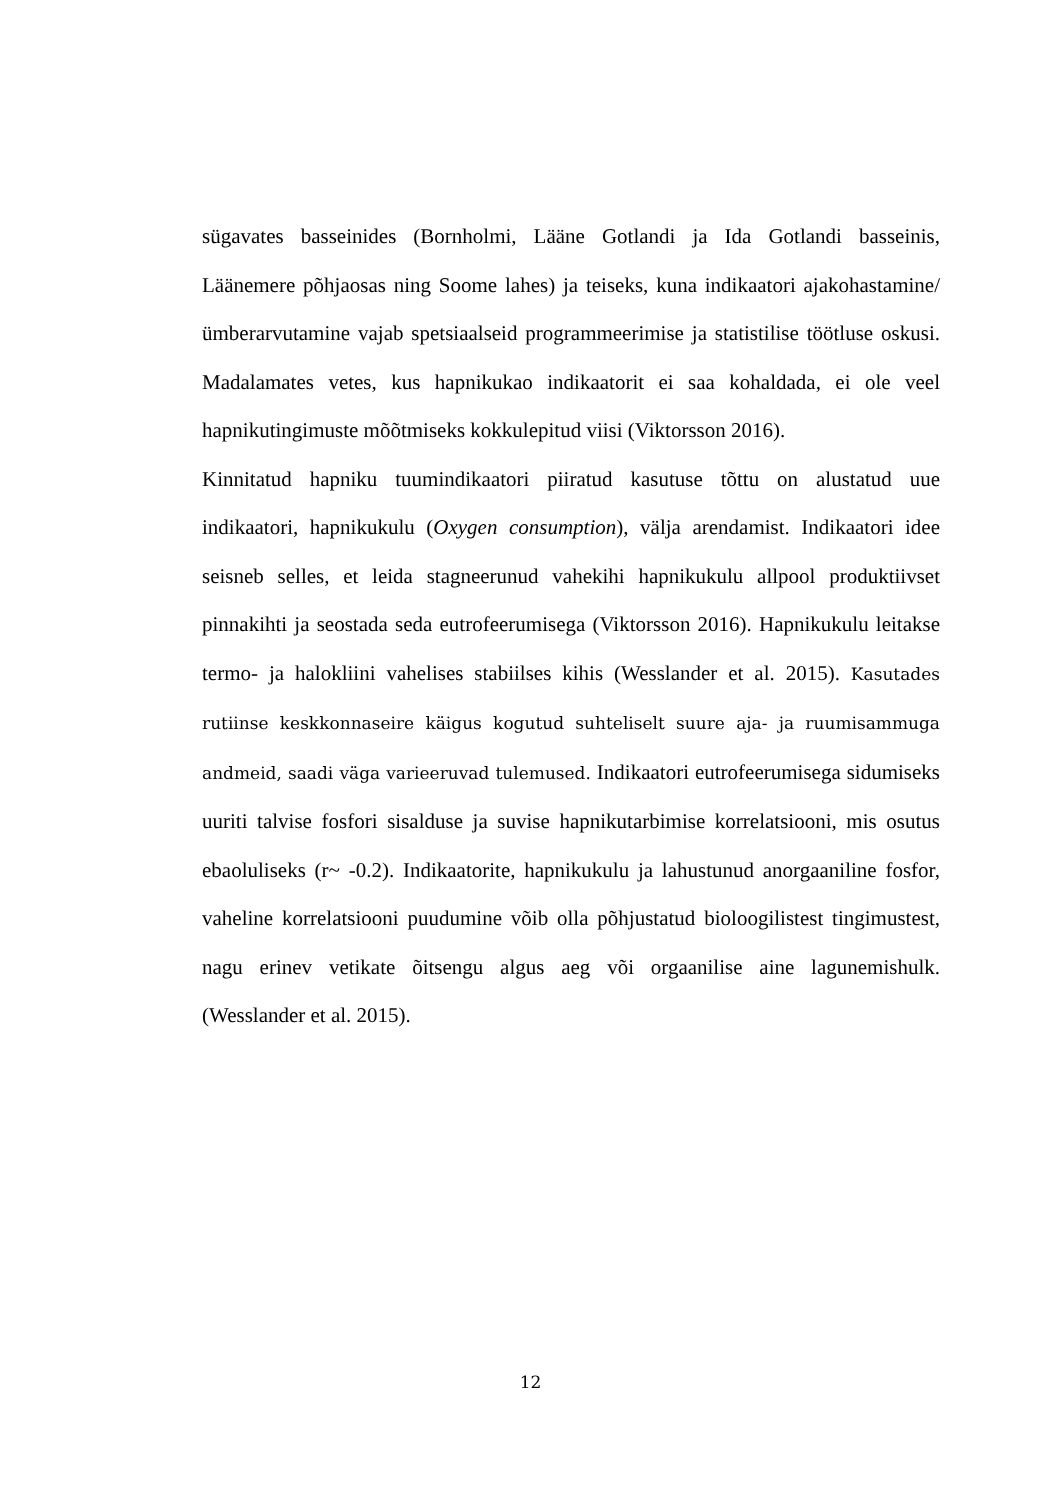sügavates basseinides (Bornholmi, Lääne Gotlandi ja Ida Gotlandi basseinis, Läänemere põhjaosas ning Soome lahes) ja teiseks, kuna indikaatori ajakohastamine/ümberarvutamine vajab spetsiaalseid programmeerimise ja statistilise töötluse oskusi. Madalamates vetes, kus hapnikukao indikaatorit ei saa kohaldada, ei ole veel hapnikutingimuste mõõtmiseks kokkulepitud viisi (Viktorsson 2016).
Kinnitatud hapniku tuumindikaatori piiratud kasutuse tõttu on alustatud uue indikaatori, hapnikukulu (Oxygen consumption), välja arendamist. Indikaatori idee seisneb selles, et leida stagneerunud vahekihi hapnikukulu allpool produktiivset pinnakihti ja seostada seda eutrofeerumisega (Viktorsson 2016). Hapnikukulu leitakse termo- ja halokliini vahelises stabiilses kihis (Wesslander et al. 2015). Kasutades rutiinse keskkonnaseire käigus kogutud suhteliselt suure aja- ja ruumisammuga andmeid, saadi väga varieeruvad tulemused. Indikaatori eutrofeerumisega sidumiseks uuriti talvise fosfori sisalduse ja suvise hapnikutarbimise korrelatsiooni, mis osutus ebaoluliseks (r~ -0.2). Indikaatorite, hapnikukulu ja lahustunud anorgaaniline fosfor, vaheline korrelatsiooni puudumine võib olla põhjustatud bioloogilistest tingimustest, nagu erinev vetikate õitsengu algus aeg või orgaanilise aine lagunemishulk. (Wesslander et al. 2015).
12